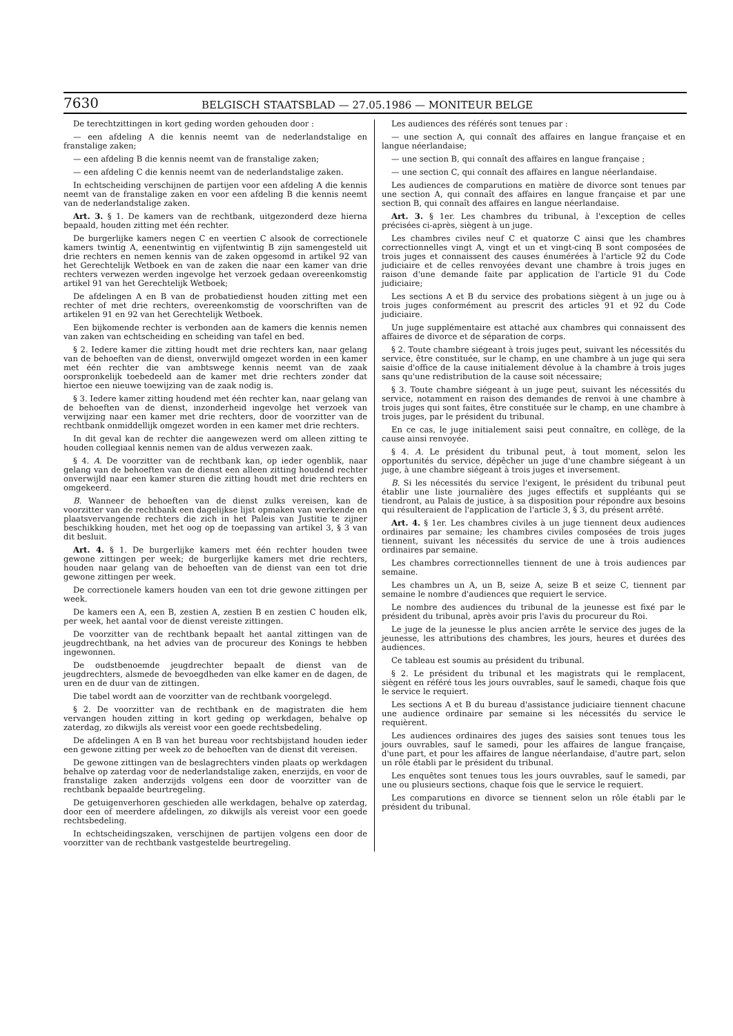7630 BELGISCH STAATSBLAD — 27.05.1986 — MONITEUR BELGE
De terechtzittingen in kort geding worden gehouden door :
— een afdeling A die kennis neemt van de nederlandstalige en franstalige zaken;
— een afdeling B die kennis neemt van de franstalige zaken;
— een afdeling C die kennis neemt van de nederlandstalige zaken.
In echtscheiding verschijnen de partijen voor een afdeling A die kennis neemt van de franstalige zaken en voor een afdeling B die kennis neemt van de nederlandstalige zaken.
Art. 3. § 1. De kamers van de rechtbank, uitgezonderd deze hierna bepaald, houden zitting met één rechter.
De burgerlijke kamers negen C en veertien C alsook de correctionele kamers twintig A, eenentwintig en vijfentwintig B zijn samengesteld uit drie rechters en nemen kennis van de zaken opgesomd in artikel 92 van het Gerechtelijk Wetboek en van de zaken die naar een kamer van drie rechters verwezen werden ingevolge het verzoek gedaan overeenkomstig artikel 91 van het Gerechtelijk Wetboek;
De afdelingen A en B van de probatiedienst houden zitting met een rechter of met drie rechters, overeenkomstig de voorschriften van de artikelen 91 en 92 van het Gerechtelijk Wetboek.
Een bijkomende rechter is verbonden aan de kamers die kennis nemen van zaken van echtscheiding en scheiding van tafel en bed.
§ 2. Iedere kamer die zitting houdt met drie rechters kan, naar gelang van de behoeften van de dienst, onverwijld omgezet worden in een kamer met één rechter die van ambtswege kennis neemt van de zaak oorspronkelijk toebedeeld aan de kamer met drie rechters zonder dat hiertoe een nieuwe toewijzing van de zaak nodig is.
§ 3. Iedere kamer zitting houdend met één rechter kan, naar gelang van de behoeften van de dienst, inzonderheid ingevolge het verzoek van verwijzing naar een kamer met drie rechters, door de voorzitter van de rechtbank onmiddellijk omgezet worden in een kamer met drie rechters.
In dit geval kan de rechter die aangewezen werd om alleen zitting te houden collegiaal kennis nemen van de aldus verwezen zaak.
§ 4. A. De voorzitter van de rechtbank kan, op ieder ogenblik, naar gelang van de behoeften van de dienst een alleen zitting houdend rechter onverwijld naar een kamer sturen die zitting houdt met drie rechters en omgekeerd.
B. Wanneer de behoeften van de dienst zulks vereisen, kan de voorzitter van de rechtbank een dagelijkse lijst opmaken van werkende en plaatsvervangende rechters die zich in het Paleis van Justitie te zijner beschikking houden, met het oog op de toepassing van artikel 3, § 3 van dit besluit.
Art. 4. § 1. De burgerlijke kamers met één rechter houden twee gewone zittingen per week; de burgerlijke kamers met drie rechters, houden naar gelang van de behoeften van de dienst van een tot drie gewone zittingen per week.
De correctionele kamers houden van een tot drie gewone zittingen per week.
De kamers een A, een B, zestien A, zestien B en zestien C houden elk, per week, het aantal voor de dienst vereiste zittingen.
De voorzitter van de rechtbank bepaalt het aantal zittingen van de jeugdrechtbank, na het advies van de procureur des Konings te hebben ingewonnen.
De oudstbenoemde jeugdrechter bepaalt de dienst van de jeugdrechters, alsmede de bevoegdheden van elke kamer en de dagen, de uren en de duur van de zittingen.
Die tabel wordt aan de voorzitter van de rechtbank voorgelegd.
§ 2. De voorzitter van de rechtbank en de magistraten die hem vervangen houden zitting in kort geding op werkdagen, behalve op zaterdag, zo dikwijls als vereist voor een goede rechtsbedeling.
De afdelingen A en B van het bureau voor rechtsbijstand houden ieder een gewone zitting per week zo de behoeften van de dienst dit vereisen.
De gewone zittingen van de beslagrechters vinden plaats op werkdagen behalve op zaterdag voor de nederlandstalige zaken, enerzijds, en voor de franstalige zaken anderzijds volgens een door de voorzitter van de rechtbank bepaalde beurtregeling.
De getuigenverhoren geschieden alle werkdagen, behalve op zaterdag, door een of meerdere afdelingen, zo dikwijls als vereist voor een goede rechtsbedeling.
In echtscheidingszaken, verschijnen de partijen volgens een door de voorzitter van de rechtbank vastgestelde beurtregeling.
Les audiences des référés sont tenues par :
— une section A, qui connaît des affaires en langue française et en langue néerlandaise;
— une section B, qui connaît des affaires en langue française ;
— une section C, qui connaît des affaires en langue néerlandaise.
Les audiences de comparutions en matière de divorce sont tenues par une section A, qui connaît des affaires en langue française et par une section B, qui connaît des affaires en langue néerlandaise.
Art. 3. § 1er. Les chambres du tribunal, à l'exception de celles précisées ci-après, siègent à un juge.
Les chambres civiles neuf C et quatorze C ainsi que les chambres correctionnelles vingt A, vingt et un et vingt-cinq B sont composées de trois juges et connaissent des causes énumérées à l'article 92 du Code judiciaire et de celles renvoyées devant une chambre à trois juges en raison d'une demande faite par application de l'article 91 du Code judiciaire;
Les sections A et B du service des probations siègent à un juge ou à trois juges conformément au prescrit des articles 91 et 92 du Code judiciaire.
Un juge supplémentaire est attaché aux chambres qui connaissent des affaires de divorce et de séparation de corps.
§ 2. Toute chambre siégeant à trois juges peut, suivant les nécessités du service, être constituée, sur le champ, en une chambre à un juge qui sera saisie d'office de la cause initialement dévolue à la chambre à trois juges sans qu'une redistribution de la cause soit nécessaire;
§ 3. Toute chambre siégeant à un juge peut, suivant les nécessités du service, notamment en raison des demandes de renvoi à une chambre à trois juges qui sont faites, être constituée sur le champ, en une chambre à trois juges, par le président du tribunal.
En ce cas, le juge initialement saisi peut connaître, en collège, de la cause ainsi renvoyée.
§ 4. A. Le président du tribunal peut, à tout moment, selon les opportunités du service, dépêcher un juge d'une chambre siégeant à un juge, à une chambre siégeant à trois juges et inversement.
B. Si les nécessités du service l'exigent, le président du tribunal peut établir une liste journalière des juges effectifs et suppléants qui se tiendront, au Palais de justice, à sa disposition pour répondre aux besoins qui résulteraient de l'application de l'article 3, § 3, du présent arrêté.
Art. 4. § 1er. Les chambres civiles à un juge tiennent deux audiences ordinaires par semaine; les chambres civiles composées de trois juges tiennent, suivant les nécessités du service de une à trois audiences ordinaires par semaine.
Les chambres correctionnelles tiennent de une à trois audiences par semaine.
Les chambres un A, un B, seize A, seize B et seize C, tiennent par semaine le nombre d'audiences que requiert le service.
Le nombre des audiences du tribunal de la jeunesse est fixé par le président du tribunal, après avoir pris l'avis du procureur du Roi.
Le juge de la jeunesse le plus ancien arrête le service des juges de la jeunesse, les attributions des chambres, les jours, heures et durées des audiences.
Ce tableau est soumis au président du tribunal.
§ 2. Le président du tribunal et les magistrats qui le remplacent, siègent en référé tous les jours ouvrables, sauf le samedi, chaque fois que le service le requiert.
Les sections A et B du bureau d'assistance judiciaire tiennent chacune une audience ordinaire par semaine si les nécessités du service le requièrent.
Les audiences ordinaires des juges des saisies sont tenues tous les jours ouvrables, sauf le samedi, pour les affaires de langue française, d'une part, et pour les affaires de langue néerlandaise, d'autre part, selon un rôle établi par le président du tribunal.
Les enquêtes sont tenues tous les jours ouvrables, sauf le samedi, par une ou plusieurs sections, chaque fois que le service le requiert.
Les comparutions en divorce se tiennent selon un rôle établi par le président du tribunal.